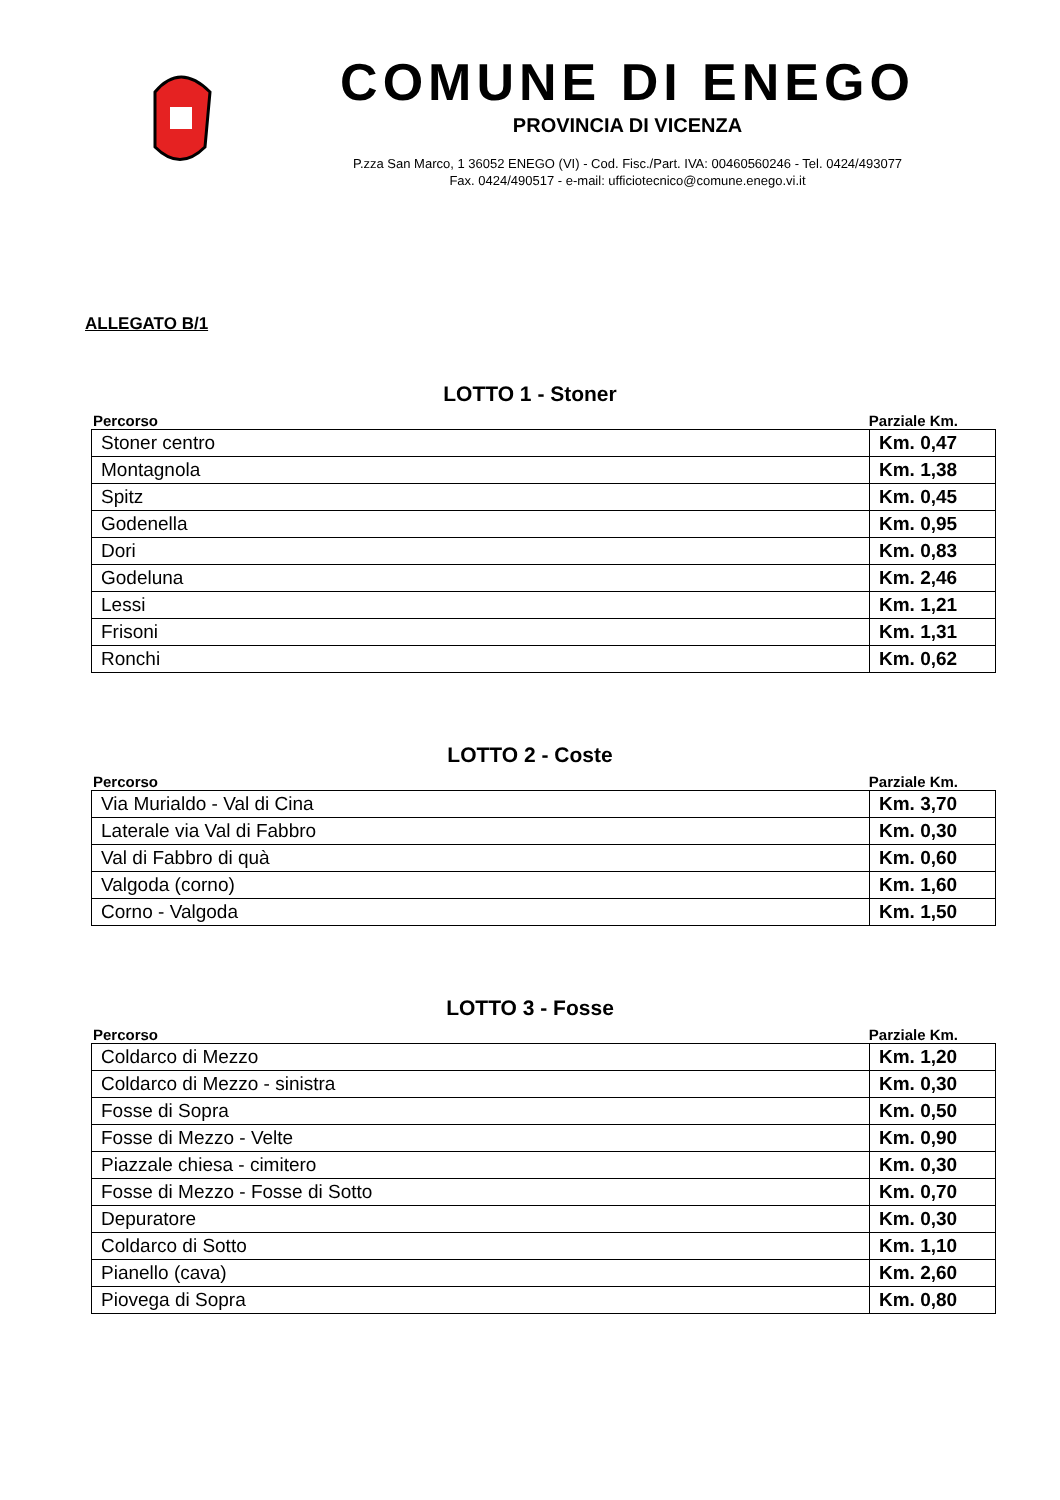COMUNE DI ENEGO
PROVINCIA DI VICENZA
P.zza San Marco, 1 36052 ENEGO (VI) - Cod. Fisc./Part. IVA: 00460560246 - Tel. 0424/493077
Fax. 0424/490517 - e-mail: ufficiotecnico@comune.enego.vi.it
ALLEGATO B/1
LOTTO 1 - Stoner
Percorso Parziale Km.
| Stoner centro | Km. 0,47 |
| Montagnola | Km. 1,38 |
| Spitz | Km. 0,45 |
| Godenella | Km. 0,95 |
| Dori | Km. 0,83 |
| Godeluna | Km. 2,46 |
| Lessi | Km. 1,21 |
| Frisoni | Km. 1,31 |
| Ronchi | Km. 0,62 |
LOTTO 2 - Coste
Percorso Parziale Km.
| Via Murialdo - Val di Cina | Km. 3,70 |
| Laterale via Val di Fabbro | Km. 0,30 |
| Val di Fabbro di quà | Km. 0,60 |
| Valgoda (corno) | Km. 1,60 |
| Corno - Valgoda | Km. 1,50 |
LOTTO 3 - Fosse
Percorso Parziale Km.
| Coldarco di Mezzo | Km. 1,20 |
| Coldarco di Mezzo - sinistra | Km. 0,30 |
| Fosse di Sopra | Km. 0,50 |
| Fosse di Mezzo - Velte | Km. 0,90 |
| Piazzale chiesa - cimitero | Km. 0,30 |
| Fosse di Mezzo - Fosse di Sotto | Km. 0,70 |
| Depuratore | Km. 0,30 |
| Coldarco di Sotto | Km. 1,10 |
| Pianello (cava) | Km. 2,60 |
| Piovega di Sopra | Km. 0,80 |